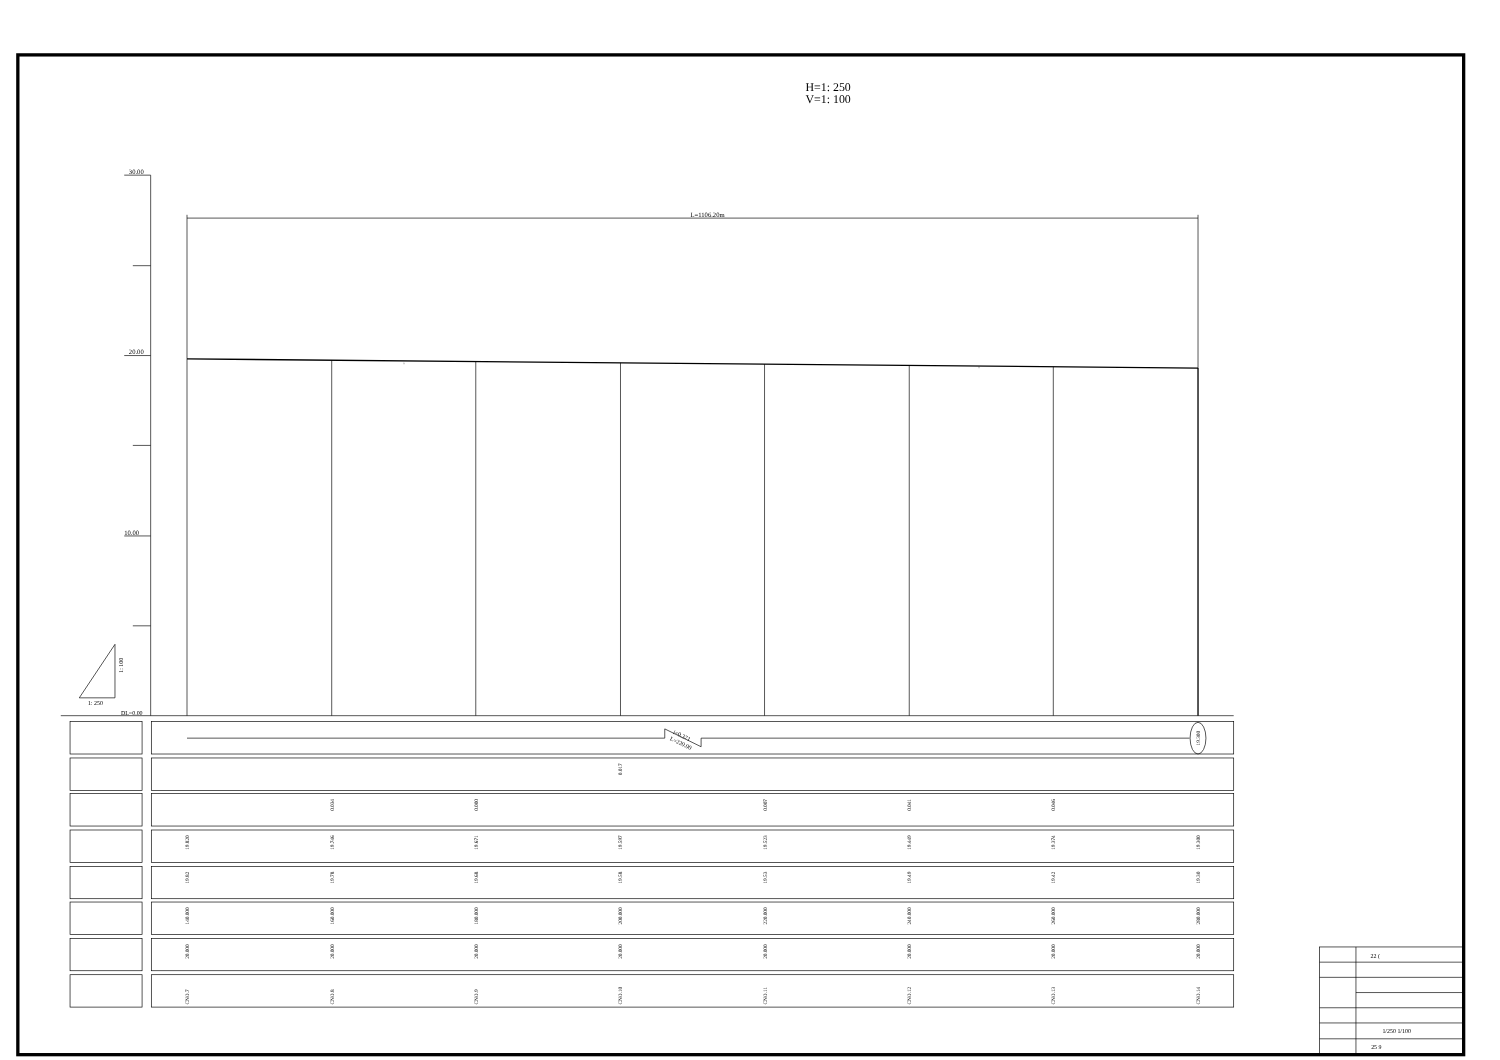H=1: 250
V=1: 100
30.00
L=1106.20m
20.00
^
^
10.00
1: 100
1: 250
DL=0.00
i=0.371
L=220.00
19.300
0.017
0.034
0.000
0.007
0.041
0.046
19.820
19.746
19.671
19.597
19.523
19.449
19.374
19.300
19.82
19.78
19.68
19.58
19.53
19.49
19.42
19.30
140.000
160.000
180.000
200.000
220.000
240.000
260.000
280.000
20.000
20.000
20.000
20.000
20.000
20.000
20.000
20.000
CNO.7
CNO.8
CNO.9
CNO.10
CNO.11
CNO.12
CNO.13
CNO.14
22 (
1/250 1/100
25 9